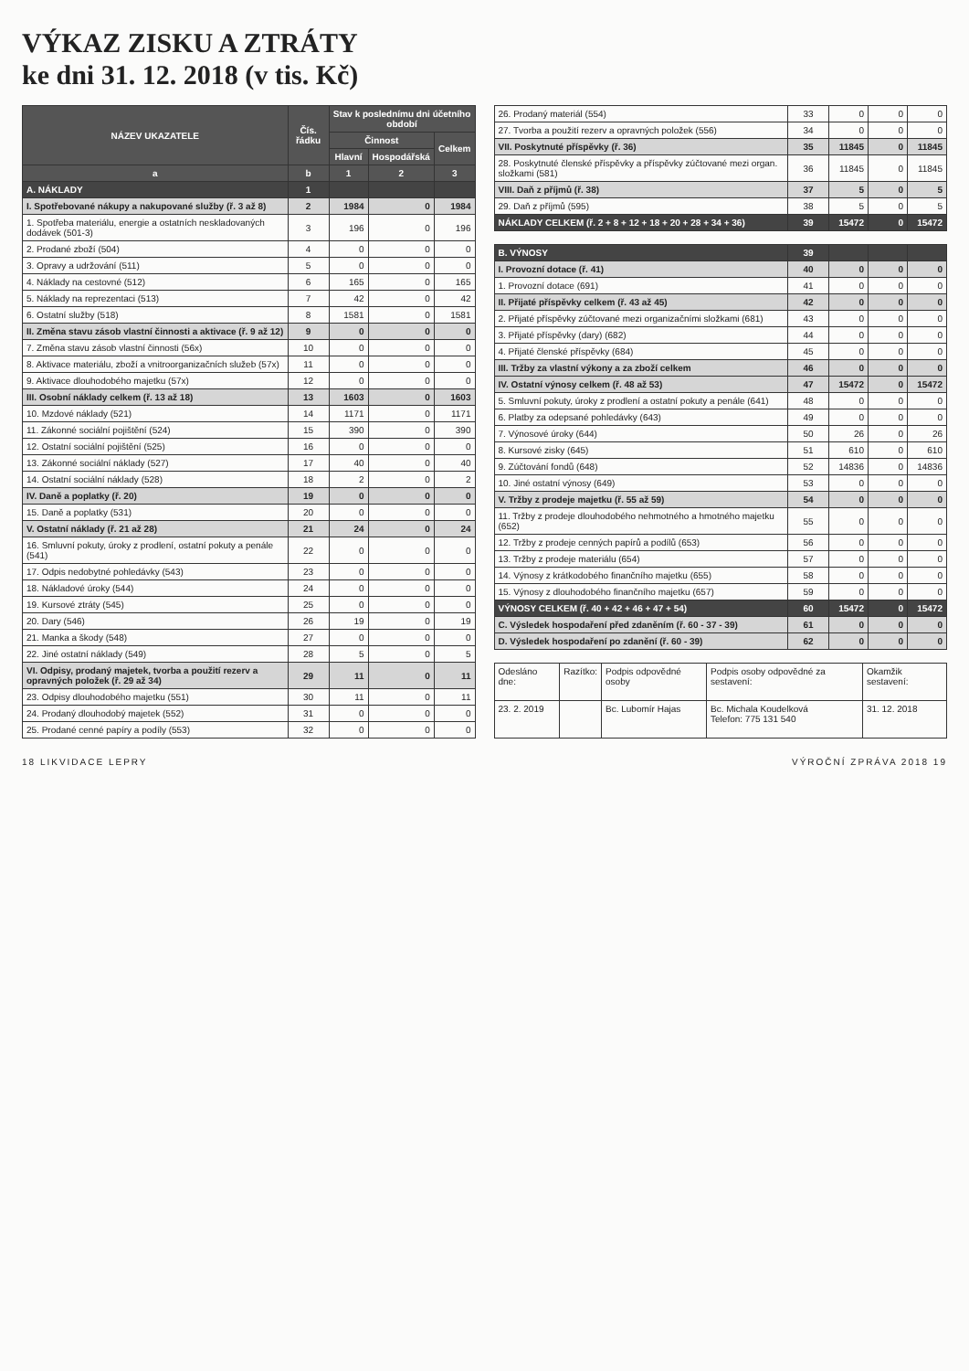VÝKAZ ZISKU A ZTRÁTY
ke dni 31. 12. 2018 (v tis. Kč)
| NÁZEV UKAZATELE | Čís. řádku | Stav k poslednímu dni účetního období | | |
| --- | --- | --- | --- | --- |
| | | Činnost | | Celkem |
| | | Hlavní | Hospodářská | |
| a | b | 1 | 2 | 3 |
| A. NÁKLADY | 1 | | | |
| I. Spotřebované nákupy a nakupované služby (ř. 3 až 8) | 2 | 1984 | 0 | 1984 |
| 1. Spotřeba materiálu, energie a ostatních neskladovaných dodávek (501-3) | 3 | 196 | 0 | 196 |
| 2. Prodané zboží (504) | 4 | 0 | 0 | 0 |
| 3. Opravy a udržování (511) | 5 | 0 | 0 | 0 |
| 4. Náklady na cestovné (512) | 6 | 165 | 0 | 165 |
| 5. Náklady na reprezentaci (513) | 7 | 42 | 0 | 42 |
| 6. Ostatní služby (518) | 8 | 1581 | 0 | 1581 |
| II. Změna stavu zásob vlastní činnosti a aktivace (ř. 9 až 12) | 9 | 0 | 0 | 0 |
| 7. Změna stavu zásob vlastní činnosti (56x) | 10 | 0 | 0 | 0 |
| 8. Aktivace materiálu, zboží a vnitroorganizačních služeb (57x) | 11 | 0 | 0 | 0 |
| 9. Aktivace dlouhodobého majetku (57x) | 12 | 0 | 0 | 0 |
| III. Osobní náklady celkem (ř. 13 až 18) | 13 | 1603 | 0 | 1603 |
| 10. Mzdové náklady (521) | 14 | 1171 | 0 | 1171 |
| 11. Zákonné sociální pojištění (524) | 15 | 390 | 0 | 390 |
| 12. Ostatní sociální pojištění (525) | 16 | 0 | 0 | 0 |
| 13. Zákonné sociální náklady (527) | 17 | 40 | 0 | 40 |
| 14. Ostatní sociální náklady (528) | 18 | 2 | 0 | 2 |
| IV. Daně a poplatky (ř. 20) | 19 | 0 | 0 | 0 |
| 15. Daně a poplatky (531) | 20 | 0 | 0 | 0 |
| V. Ostatní náklady (ř. 21 až 28) | 21 | 24 | 0 | 24 |
| 16. Smluvní pokuty, úroky z prodlení, ostatní pokuty a penále (541) | 22 | 0 | 0 | 0 |
| 17. Odpis nedobytné pohledávky (543) | 23 | 0 | 0 | 0 |
| 18. Nákladové úroky (544) | 24 | 0 | 0 | 0 |
| 19. Kursové ztráty (545) | 25 | 0 | 0 | 0 |
| 20. Dary (546) | 26 | 19 | 0 | 19 |
| 21. Manka a škody (548) | 27 | 0 | 0 | 0 |
| 22. Jiné ostatní náklady (549) | 28 | 5 | 0 | 5 |
| VI. Odpisy, prodaný majetek, tvorba a použití rezerv a opravných položek (ř. 29 až 34) | 29 | 11 | 0 | 11 |
| 23. Odpisy dlouhodobého majetku (551) | 30 | 11 | 0 | 11 |
| 24. Prodaný dlouhodobý majetek (552) | 31 | 0 | 0 | 0 |
| 25. Prodané cenné papíry a podíly (553) | 32 | 0 | 0 | 0 |
| 26. Prodaný materiál (554) | 33 | 0 | 0 | 0 |
| 27. Tvorba a použití rezerv a opravných položek (556) | 34 | 0 | 0 | 0 |
| VII. Poskytnuté příspěvky (ř. 36) | 35 | 11845 | 0 | 11845 |
| 28. Poskytnuté členské příspěvky a příspěvky zúčtované mezi organ. složkami (581) | 36 | 11845 | 0 | 11845 |
| VIII. Daň z příjmů (ř. 38) | 37 | 5 | 0 | 5 |
| 29. Daň z příjmů (595) | 38 | 5 | 0 | 5 |
| NÁKLADY CELKEM (ř. 2 + 8 + 12 + 18 + 20 + 28 + 34 + 36) | 39 | 15472 | 0 | 15472 |
| B. VÝNOSY | 39 | | | |
| I. Provozní dotace (ř. 41) | 40 | 0 | 0 | 0 |
| 1. Provozní dotace (691) | 41 | 0 | 0 | 0 |
| II. Přijaté příspěvky celkem (ř. 43 až 45) | 42 | 0 | 0 | 0 |
| 2. Přijaté příspěvky zúčtované mezi organizačními složkami (681) | 43 | 0 | 0 | 0 |
| 3. Přijaté příspěvky (dary) (682) | 44 | 0 | 0 | 0 |
| 4. Přijaté členské příspěvky (684) | 45 | 0 | 0 | 0 |
| III. Tržby za vlastní výkony a za zboží celkem | 46 | 0 | 0 | 0 |
| IV. Ostatní výnosy celkem (ř. 48 až 53) | 47 | 15472 | 0 | 15472 |
| 5. Smluvní pokuty, úroky z prodlení a ostatní pokuty a penále (641) | 48 | 0 | 0 | 0 |
| 6. Platby za odepsané pohledávky (643) | 49 | 0 | 0 | 0 |
| 7. Výnosové úroky (644) | 50 | 26 | 0 | 26 |
| 8. Kursové zisky (645) | 51 | 610 | 0 | 610 |
| 9. Zúčtování fondů (648) | 52 | 14836 | 0 | 14836 |
| 10. Jiné ostatní výnosy (649) | 53 | 0 | 0 | 0 |
| V. Tržby z prodeje majetku (ř. 55 až 59) | 54 | 0 | 0 | 0 |
| 11. Tržby z prodeje dlouhodobého nehmotného a hmotného majetku (652) | 55 | 0 | 0 | 0 |
| 12. Tržby z prodeje cenných papírů a podílů (653) | 56 | 0 | 0 | 0 |
| 13. Tržby z prodeje materiálu (654) | 57 | 0 | 0 | 0 |
| 14. Výnosy z krátkodobého finančního majetku (655) | 58 | 0 | 0 | 0 |
| 15. Výnosy z dlouhodobého finančního majetku (657) | 59 | 0 | 0 | 0 |
| VÝNOSY CELKEM (ř. 40 + 42 + 46 + 47 + 54) | 60 | 15472 | 0 | 15472 |
| C. Výsledek hospodaření před zdaněním (ř. 60 - 37 - 39) | 61 | 0 | 0 | 0 |
| D. Výsledek hospodaření po zdanění (ř. 60 - 39) | 62 | 0 | 0 | 0 |
| Odesláno dne: | Razítko: | Podpis odpovědné osoby | Podpis osoby odpovědné za sestavení: | Okamžik sestavení: |
| 23. 2. 2019 | | Bc. Lubomír Hajas | Bc. Michala Koudelková Telefon: 775 131 540 | 31. 12. 2018 |
18 LIKVIDACE LEPRY VÝROČNÍ ZPRÁVA 2018 19